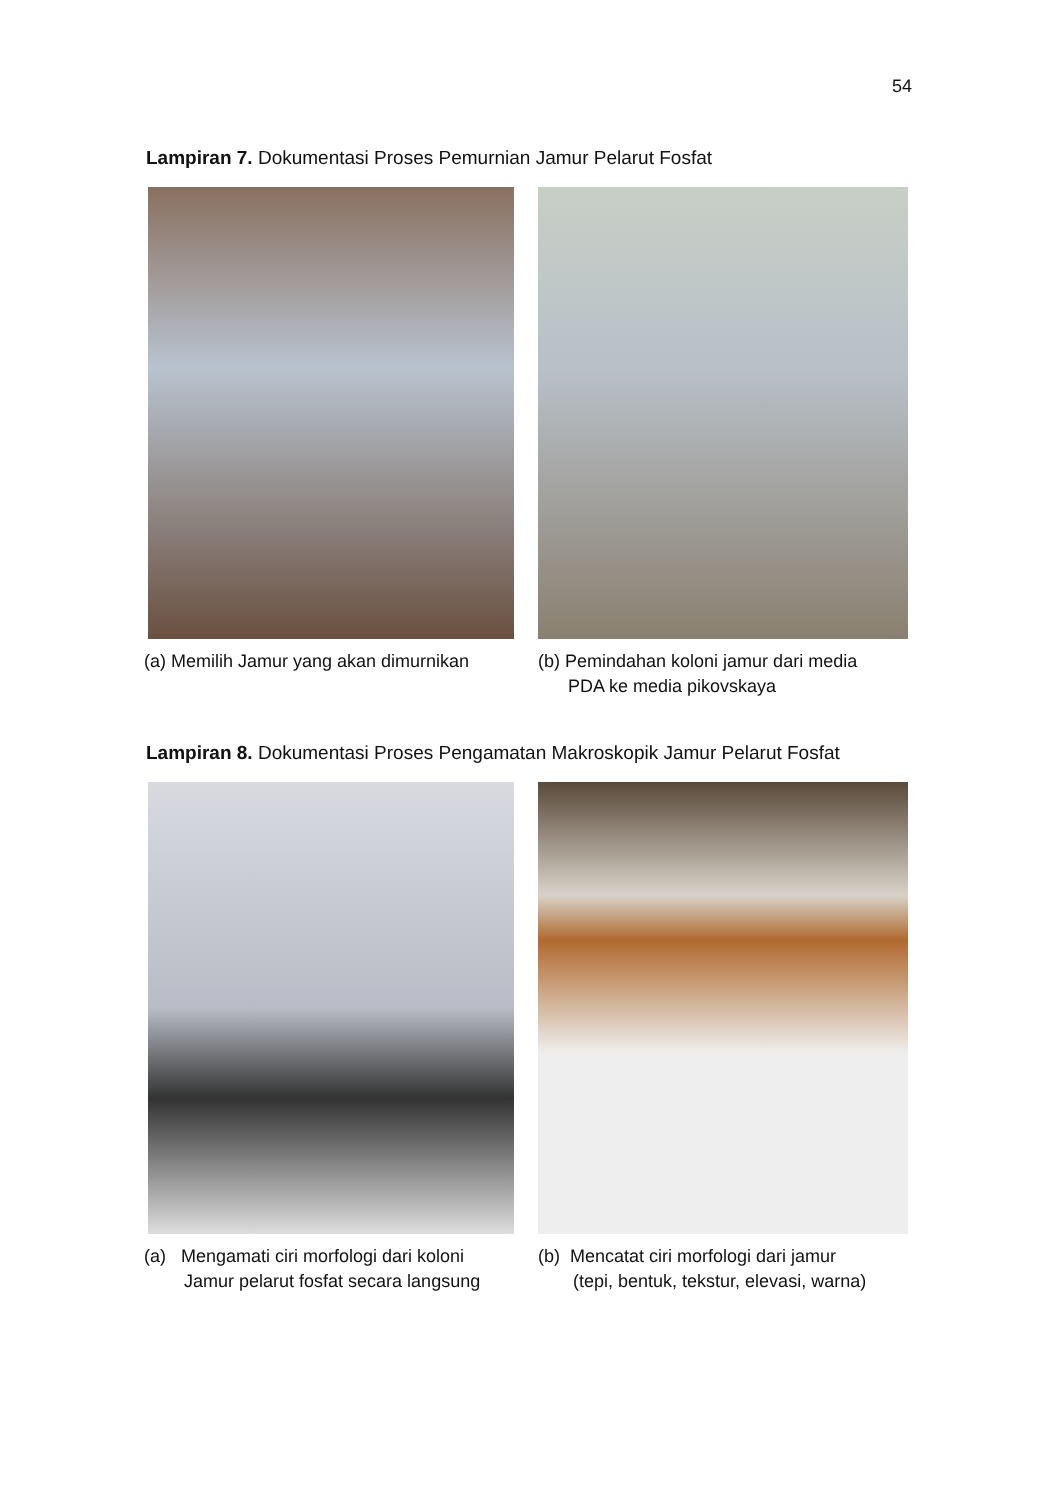54
Lampiran 7. Dokumentasi Proses Pemurnian Jamur Pelarut Fosfat
(a) Memilih Jamur yang akan dimurnikan (b) Pemindahan koloni jamur dari media
PDA ke media pikovskaya
Lampiran 8. Dokumentasi Proses Pengamatan Makroskopik Jamur Pelarut Fosfat
(a) Mengamati ciri morfologi dari koloni
Jamur pelarut fosfat secara langsung
(b) Mencatat ciri morfologi dari jamur
(tepi, bentuk, tekstur, elevasi, warna)